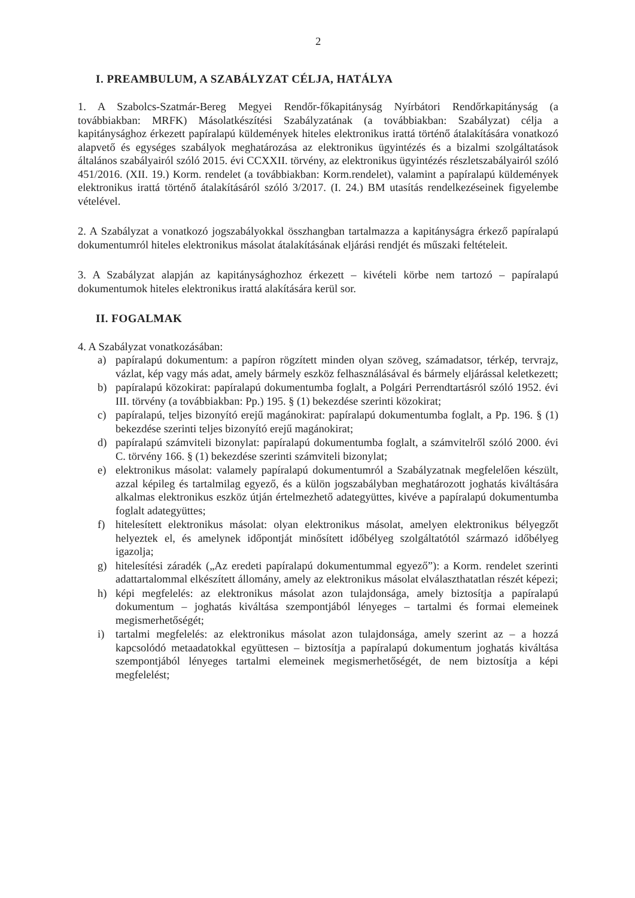2
I. PREAMBULUM, A SZABÁLYZAT CÉLJA, HATÁLYA
1. A Szabolcs-Szatmár-Bereg Megyei Rendőr-főkapitányság Nyírbátori Rendőrkapitányság (a továbbiakban: MRFK) Másolatkészítési Szabályzatának (a továbbiakban: Szabályzat) célja a kapitánysághoz érkezett papíralapú küldemények hiteles elektronikus irattá történő átalakítására vonatkozó alapvető és egységes szabályok meghatározása az elektronikus ügyintézés és a bizalmi szolgáltatások általános szabályairól szóló 2015. évi CCXXII. törvény, az elektronikus ügyintézés részletszabályairól szóló 451/2016. (XII. 19.) Korm. rendelet (a továbbiakban: Korm.rendelet), valamint a papíralapú küldemények elektronikus irattá történő átalakításáról szóló 3/2017. (I. 24.) BM utasítás rendelkezéseinek figyelembe vételével.
2. A Szabályzat a vonatkozó jogszabályokkal összhangban tartalmazza a kapitányságra érkező papíralapú dokumentumról hiteles elektronikus másolat átalakításának eljárási rendjét és műszaki feltételeit.
3. A Szabályzat alapján az kapitánysághozhoz érkezett – kivételi körbe nem tartozó – papíralapú dokumentumok hiteles elektronikus irattá alakítására kerül sor.
II. FOGALMAK
4. A Szabályzat vonatkozásában:
a) papíralapú dokumentum: a papíron rögzített minden olyan szöveg, számadatsor, térkép, tervrajz, vázlat, kép vagy más adat, amely bármely eszköz felhasználásával és bármely eljárással keletkezett;
b) papíralapú közokirat: papíralapú dokumentumba foglalt, a Polgári Perrendtartásról szóló 1952. évi III. törvény (a továbbiakban: Pp.) 195. § (1) bekezdése szerinti közokirat;
c) papíralapú, teljes bizonyító erejű magánokirat: papíralapú dokumentumba foglalt, a Pp. 196. § (1) bekezdése szerinti teljes bizonyító erejű magánokirat;
d) papíralapú számviteli bizonylat: papíralapú dokumentumba foglalt, a számvitelről szóló 2000. évi C. törvény 166. § (1) bekezdése szerinti számviteli bizonylat;
e) elektronikus másolat: valamely papíralapú dokumentumról a Szabályzatnak megfelelően készült, azzal képileg és tartalmilag egyező, és a külön jogszabályban meghatározott joghatás kiváltására alkalmas elektronikus eszköz útján értelmezhető adategyüttes, kivéve a papíralapú dokumentumba foglalt adategyüttes;
f) hitelesített elektronikus másolat: olyan elektronikus másolat, amelyen elektronikus bélyegzőt helyeztek el, és amelynek időpontját minősített időbélyeg szolgáltatótól származó időbélyeg igazolja;
g) hitelesítési záradék („Az eredeti papíralapú dokumentummal egyező”): a Korm. rendelet szerinti adattartalommal elkészített állomány, amely az elektronikus másolat elválaszthatatlan részét képezi;
h) képi megfelelés: az elektronikus másolat azon tulajdonsága, amely biztosítja a papíralapú dokumentum – joghatás kiváltása szempontjából lényeges – tartalmi és formai elemeinek megismerhetőségét;
i) tartalmi megfelelés: az elektronikus másolat azon tulajdonsága, amely szerint az – a hozzá kapcsolódó metaadatokkal együttesen – biztosítja a papíralapú dokumentum joghatás kiváltása szempontjából lényeges tartalmi elemeinek megismerhetőségét, de nem biztosítja a képi megfelelést;